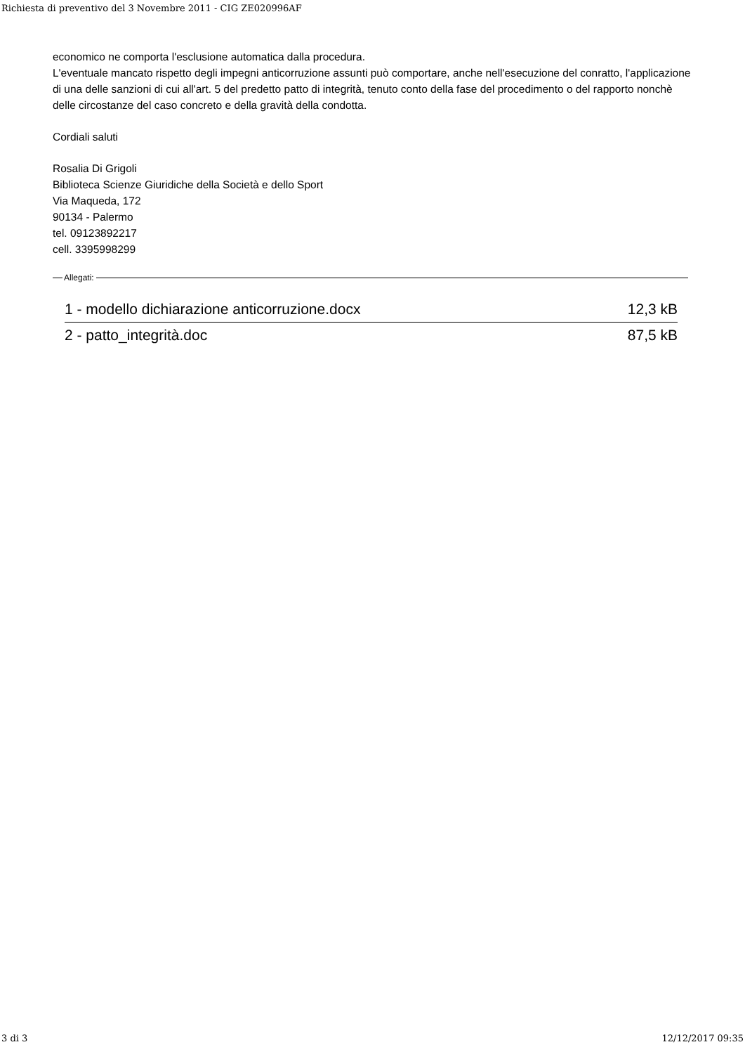Richiesta di preventivo del 3 Novembre 2011 - CIG ZE020996AF
economico ne comporta l'esclusione automatica dalla procedura.
L'eventuale mancato rispetto degli impegni anticorruzione assunti può comportare, anche nell'esecuzione del conratto, l'applicazione di una delle sanzioni di cui all'art. 5 del predetto patto di integrità, tenuto conto della fase del procedimento o del rapporto nonchè delle circostanze del caso concreto e della gravità della condotta.
Cordiali saluti
Rosalia Di Grigoli
Biblioteca Scienze Giuridiche della Società e dello Sport
Via Maqueda, 172
90134 - Palermo
tel. 09123892217
cell. 3395998299
Allegati:
| 1 - modello dichiarazione anticorruzione.docx | 12,3 kB |
| 2 - patto_integrità.doc | 87,5 kB |
3 di 3 12/12/2017 09:35